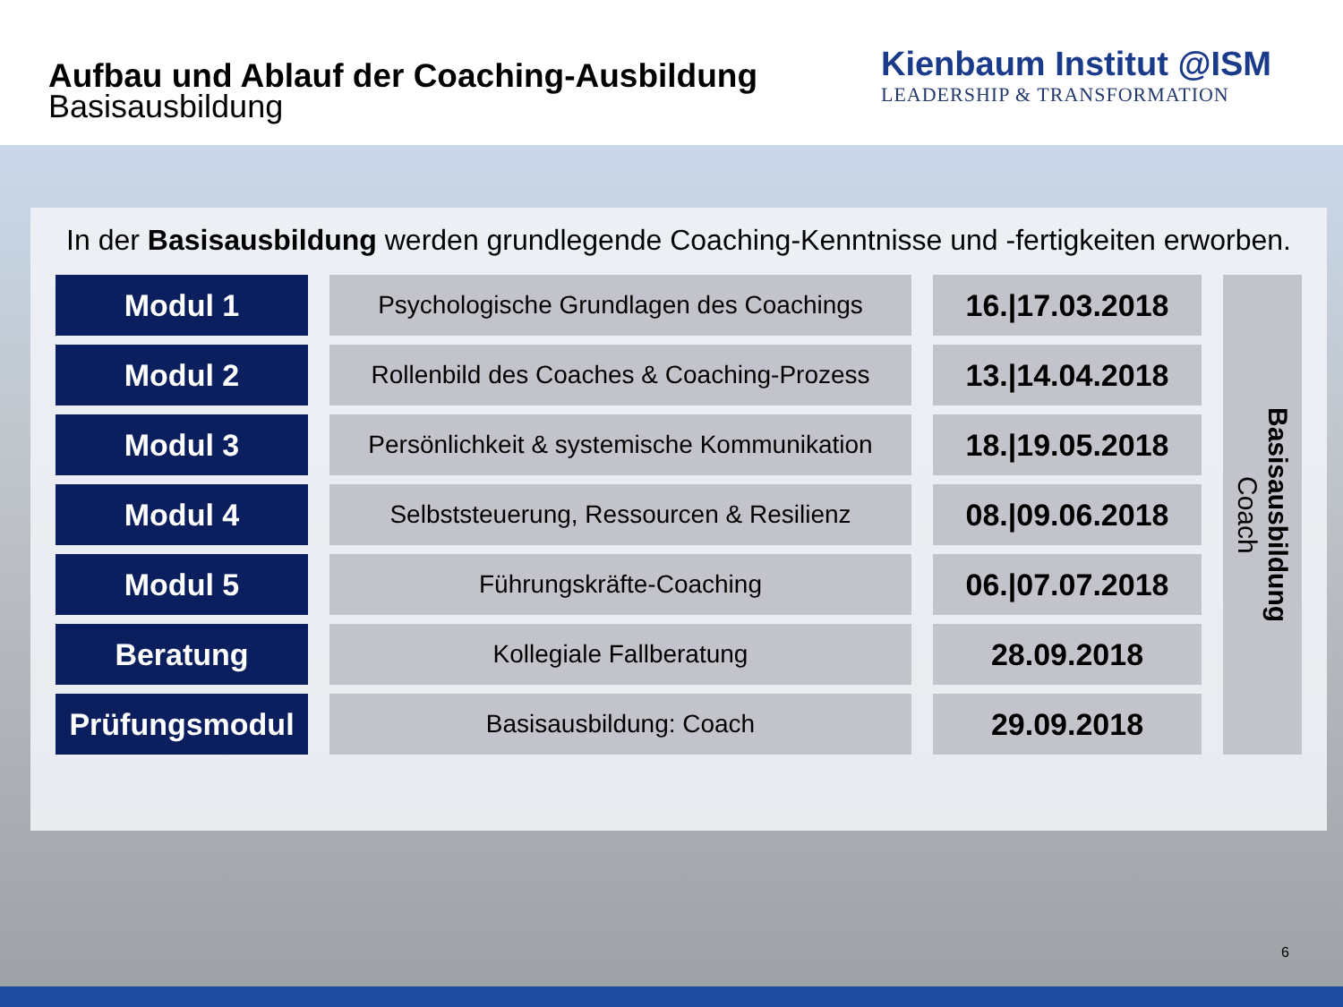Aufbau und Ablauf der Coaching-Ausbildung
Basisausbildung
Kienbaum Institut @ISM
LEADERSHIP & TRANSFORMATION
In der Basisausbildung werden grundlegende Coaching-Kenntnisse und -fertigkeiten erworben.
| Modul 1 | Psychologische Grundlagen des Coachings | 16./17.03.2018 | Basisausbildung Coach |
| Modul 2 | Rollenbild des Coaches & Coaching-Prozess | 13./14.04.2018 | |
| Modul 3 | Persönlichkeit & systemische Kommunikation | 18./19.05.2018 | |
| Modul 4 | Selbststeuerung, Ressourcen & Resilienz | 08./09.06.2018 | |
| Modul 5 | Führungskräfte-Coaching | 06./07.07.2018 | |
| Beratung | Kollegiale Fallberatung | 28.09.2018 | |
| Prüfungsmodul | Basisausbildung: Coach | 29.09.2018 | |
6